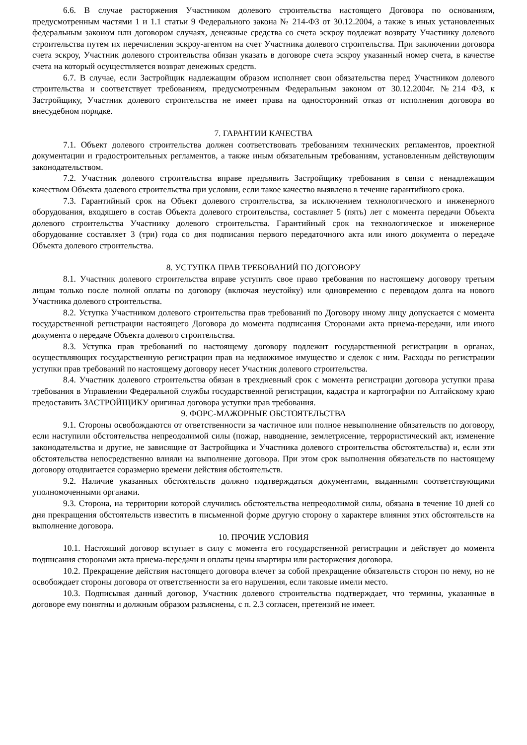6.6. В случае расторжения Участником долевого строительства настоящего Договора по основаниям, предусмотренным частями 1 и 1.1 статьи 9 Федерального закона № 214-ФЗ от 30.12.2004, а также в иных установленных федеральным законом или договором случаях, денежные средства со счета эскроу подлежат возврату Участнику долевого строительства путем их перечисления эскроу-агентом на счет Участника долевого строительства. При заключении договора счета эскроу, Участник долевого строительства обязан указать в договоре счета эскроу указанный номер счета, в качестве счета на который осуществляется возврат денежных средств.
6.7. В случае, если Застройщик надлежащим образом исполняет свои обязательства перед Участником долевого строительства и соответствует требованиям, предусмотренным Федеральным законом от 30.12.2004г. №214 ФЗ, к Застройщику, Участник долевого строительства не имеет права на односторонний отказ от исполнения договора во внесудебном порядке.
7. ГАРАНТИИ КАЧЕСТВА
7.1. Объект долевого строительства должен соответствовать требованиям технических регламентов, проектной документации и градостроительных регламентов, а также иным обязательным требованиям, установленным действующим законодательством.
7.2. Участник долевого строительства вправе предъявить Застройщику требования в связи с ненадлежащим качеством Объекта долевого строительства при условии, если такое качество выявлено в течение гарантийного срока.
7.3. Гарантийный срок на Объект долевого строительства, за исключением технологического и инженерного оборудования, входящего в состав Объекта долевого строительства, составляет 5 (пять) лет с момента передачи Объекта долевого строительства Участнику долевого строительства. Гарантийный срок на технологическое и инженерное оборудование составляет 3 (три) года со дня подписания первого передаточного акта или иного документа о передаче Объекта долевого строительства.
8. УСТУПКА ПРАВ ТРЕБОВАНИЙ ПО ДОГОВОРУ
8.1. Участник долевого строительства вправе уступить свое право требования по настоящему договору третьим лицам только после полной оплаты по договору (включая неустойку) или одновременно с переводом долга на нового Участника долевого строительства.
8.2. Уступка Участником долевого строительства прав требований по Договору иному лицу допускается с момента государственной регистрации настоящего Договора до момента подписания Сторонами акта приема-передачи, или иного документа о передаче Объекта долевого строительства.
8.3. Уступка прав требований по настоящему договору подлежит государственной регистрации в органах, осуществляющих государственную регистрации прав на недвижимое имущество и сделок с ним. Расходы по регистрации уступки прав требований по настоящему договору несет Участник долевого строительства.
8.4. Участник долевого строительства обязан в трехдневный срок с момента регистрации договора уступки права требования в Управлении Федеральной службы государственной регистрации, кадастра и картографии по Алтайскому краю предоставить ЗАСТРОЙЩИКУ оригинал договора уступки прав требования.
9. ФОРС-МАЖОРНЫЕ ОБСТОЯТЕЛЬСТВА
9.1. Стороны освобождаются от ответственности за частичное или полное невыполнение обязательств по договору, если наступили обстоятельства непреодолимой силы (пожар, наводнение, землетрясение, террористический акт, изменение законодательства и другие, не зависящие от Застройщика и Участника долевого строительства обстоятельства) и, если эти обстоятельства непосредственно влияли на выполнение договора. При этом срок выполнения обязательств по настоящему договору отодвигается соразмерно времени действия обстоятельств.
9.2. Наличие указанных обстоятельств должно подтверждаться документами, выданными соответствующими уполномоченными органами.
9.3. Сторона, на территории которой случились обстоятельства непреодолимой силы, обязана в течение 10 дней со дня прекращения обстоятельств известить в письменной форме другую сторону о характере влияния этих обстоятельств на выполнение договора.
10. ПРОЧИЕ УСЛОВИЯ
10.1. Настоящий договор вступает в силу с момента его государственной регистрации и действует до момента подписания сторонами акта приема-передачи и оплаты цены квартиры или расторжения договора.
10.2. Прекращение действия настоящего договора влечет за собой прекращение обязательств сторон по нему, но не освобождает стороны договора от ответственности за его нарушения, если таковые имели место.
10.3. Подписывая данный договор, Участник долевого строительства подтверждает, что термины, указанные в договоре ему понятны и должным образом разъяснены, с п. 2.3 согласен, претензий не имеет.